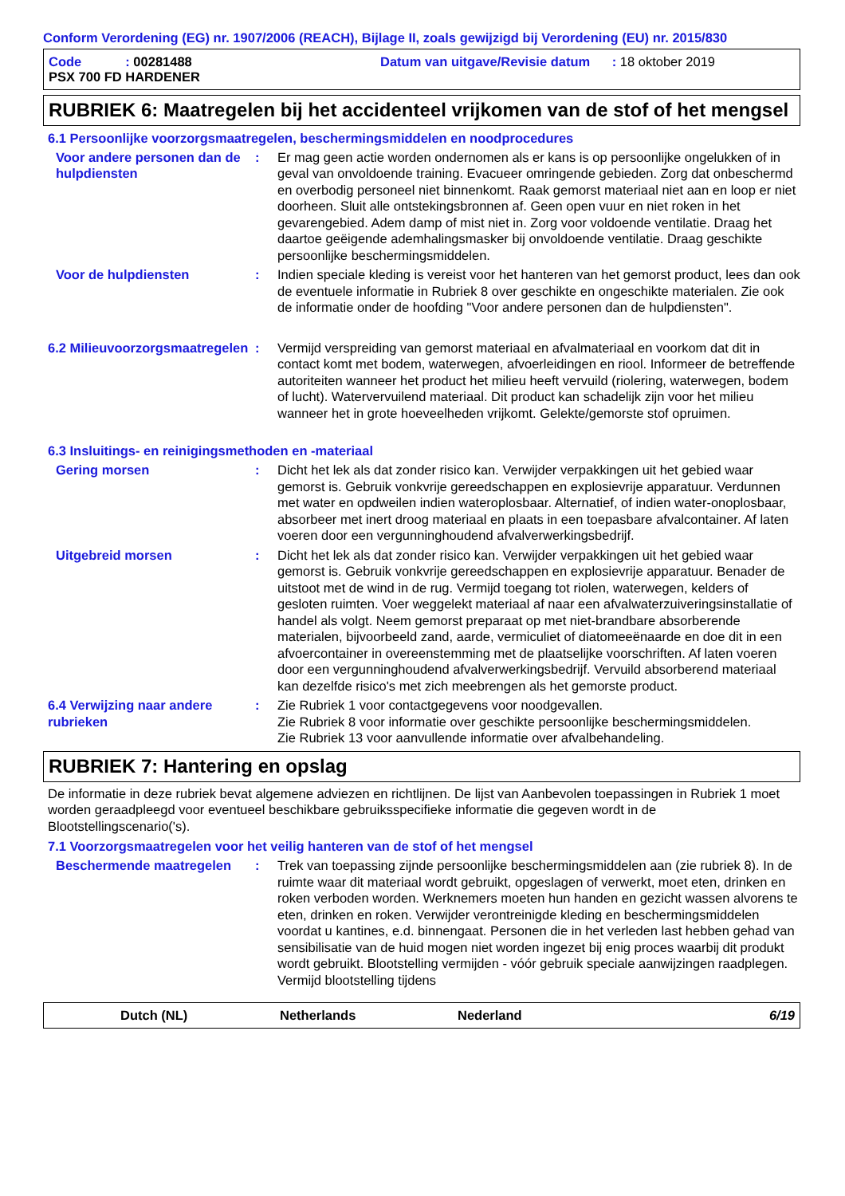Conform Verordening (EG) nr. 1907/2006 (REACH), Bijlage II, zoals gewijzigd bij Verordening (EU) nr. 2015/830
Code : 00281488
PSX 700 FD HARDENER
Datum van uitgave/Revisie datum : 18 oktober 2019
RUBRIEK 6: Maatregelen bij het accidenteel vrijkomen van de stof of het mengsel
6.1 Persoonlijke voorzorgsmaatregelen, beschermingsmiddelen en noodprocedures
Voor andere personen dan de hulpdiensten
: Er mag geen actie worden ondernomen als er kans is op persoonlijke ongelukken of in geval van onvoldoende training. Evacueer omringende gebieden. Zorg dat onbeschermd en overbodig personeel niet binnenkomt. Raak gemorst materiaal niet aan en loop er niet doorheen. Sluit alle ontstekingsbronnen af. Geen open vuur en niet roken in het gevarengebied. Adem damp of mist niet in. Zorg voor voldoende ventilatie. Draag het daartoe geëigende ademhalingsmasker bij onvoldoende ventilatie. Draag geschikte persoonlijke beschermingsmiddelen.
Voor de hulpdiensten : Indien speciale kleding is vereist voor het hanteren van het gemorst product, lees dan ook de eventuele informatie in Rubriek 8 over geschikte en ongeschikte materialen. Zie ook de informatie onder de hoofding "Voor andere personen dan de hulpdiensten".
6.2 Milieuvoorzorgsmaatregelen
: Vermijd verspreiding van gemorst materiaal en afvalmateriaal en voorkom dat dit in contact komt met bodem, waterwegen, afvoerleidingen en riool. Informeer de betreffende autoriteiten wanneer het product het milieu heeft vervuild (riolering, waterwegen, bodem of lucht). Watervervuilend materiaal. Dit product kan schadelijk zijn voor het milieu wanneer het in grote hoeveelheden vrijkomt. Gelekte/gemorste stof opruimen.
6.3 Insluitings- en reinigingsmethoden en -materiaal
Gering morsen : Dicht het lek als dat zonder risico kan. Verwijder verpakkingen uit het gebied waar gemorst is. Gebruik vonkvrije gereedschappen en explosievrije apparatuur. Verdunnen met water en opdweilen indien wateroplosbaar. Alternatief, of indien water-onoplosbaar, absorbeer met inert droog materiaal en plaats in een toepasbare afvalcontainer. Af laten voeren door een vergunninghoudend afvalverwerkingsbedrijf.
Uitgebreid morsen : Dicht het lek als dat zonder risico kan. Verwijder verpakkingen uit het gebied waar gemorst is. Gebruik vonkvrije gereedschappen en explosievrije apparatuur. Benader de uitstoot met de wind in de rug. Vermijd toegang tot riolen, waterwegen, kelders of gesloten ruimten. Voer weggelekt materiaal af naar een afvalwaterzuiveringsinstallatie of handel als volgt. Neem gemorst preparaat op met niet-brandbare absorberende materialen, bijvoorbeeld zand, aarde, vermiculiet of diatomeeënaarde en doe dit in een afvoercontainer in overeenstemming met de plaatselijke voorschriften. Af laten voeren door een vergunninghoudend afvalverwerkingsbedrijf. Vervuild absorberend materiaal kan dezelfde risico's met zich meebrengen als het gemorste product.
6.4 Verwijzing naar andere rubrieken
: Zie Rubriek 1 voor contactgegevens voor noodgevallen.
Zie Rubriek 8 voor informatie over geschikte persoonlijke beschermingsmiddelen.
Zie Rubriek 13 voor aanvullende informatie over afvalbehandeling.
RUBRIEK 7: Hantering en opslag
De informatie in deze rubriek bevat algemene adviezen en richtlijnen. De lijst van Aanbevolen toepassingen in Rubriek 1 moet worden geraadpleegd voor eventueel beschikbare gebruiksspecifieke informatie die gegeven wordt in de Blootstellingscenario('s).
7.1 Voorzorgsmaatregelen voor het veilig hanteren van de stof of het mengsel
Beschermende maatregelen : Trek van toepassing zijnde persoonlijke beschermingsmiddelen aan (zie rubriek 8). In de ruimte waar dit materiaal wordt gebruikt, opgeslagen of verwerkt, moet eten, drinken en roken verboden worden. Werknemers moeten hun handen en gezicht wassen alvorens te eten, drinken en roken. Verwijder verontreinigde kleding en beschermingsmiddelen voordat u kantines, e.d. binnengaat. Personen die in het verleden last hebben gehad van sensibilisatie van de huid mogen niet worden ingezet bij enig proces waarbij dit produkt wordt gebruikt. Blootstelling vermijden - vóór gebruik speciale aanwijzingen raadplegen. Vermijd blootstelling tijdens
Dutch (NL) Netherlands Nederland 6/19